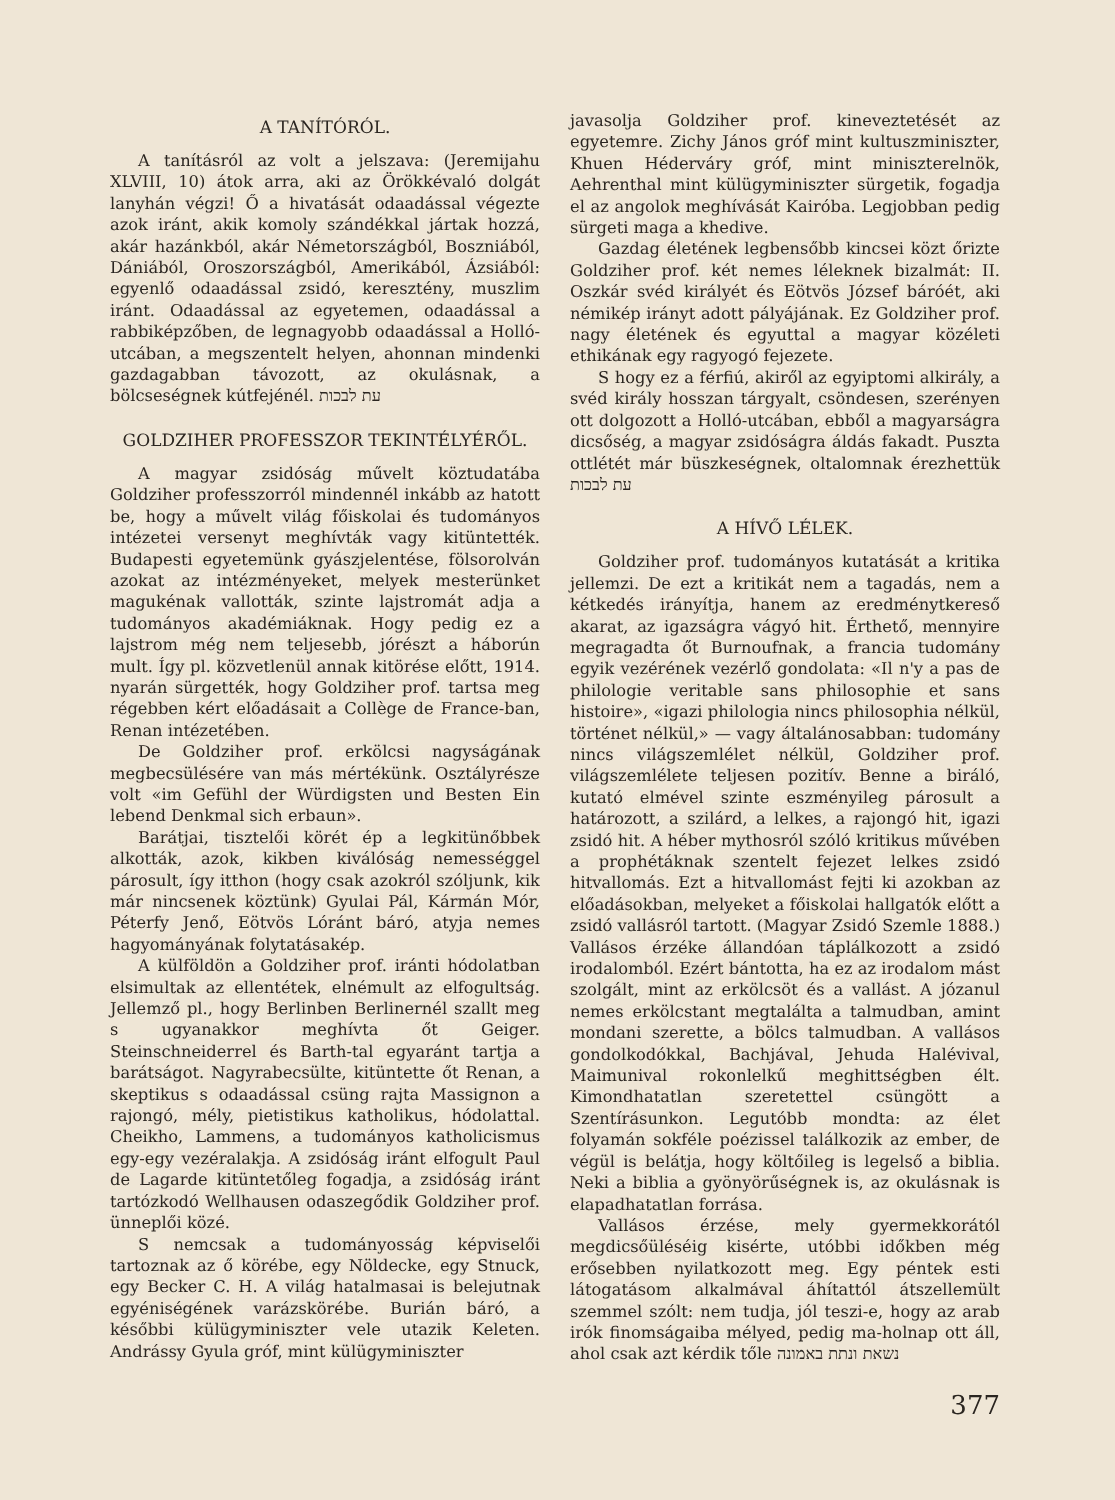A TANÍTÓRÓL.
A tanításról az volt a jelszava: (Jeremijahu XLVIII, 10) átok arra, aki az Örökkévaló dolgát lanyhán végzi! Ő a hivatását odaadással végezte azok iránt, akik komoly szándékkal jártak hozzá, akár hazánkból, akár Németországból, Boszniából, Dániából, Oroszországból, Amerikából, Ázsiából: egyenlő odaadással zsidó, keresztény, muszlim iránt. Odaadással az egyetemen, odaadással a rabbiképzőben, de legnagyobb odaadással a Holló-utcában, a megszentelt helyen, ahonnan mindenki gazdagabban távozott, az okulásnak, a bölcseségnek kútfejénél. עת לבכות
GOLDZIHER PROFESSZOR TEKINTÉLYÉRŐL.
A magyar zsidóság művelt köztudatába Goldziher professzorról mindennél inkább az hatott be, hogy a művelt világ főiskolai és tudományos intézetei versenyt meghívták vagy kitüntették. Budapesti egyetemünk gyászjelentése, fölsorolván azokat az intézményeket, melyek mesterünket magukénak vallották, szinte lajstromát adja a tudományos akadémiáknak. Hogy pedig ez a lajstrom még nem teljesebb, jórészt a háborún mult. Így pl. közvetlenül annak kitörése előtt, 1914. nyarán sürgették, hogy Goldziher prof. tartsa meg régebben kért előadásait a Collège de France-ban, Renan intézetében.
De Goldziher prof. erkölcsi nagyságának megbecsülésére van más mértékünk. Osztályrésze volt «im Gefühl der Würdigsten und Besten Ein lebend Denkmal sich erbaun».
Barátjai, tisztelői körét ép a legkitünőbbek alkották, azok, kikben kiválóság nemességgel párosult, így itthon (hogy csak azokról szóljunk, kik már nincsenek köztünk) Gyulai Pál, Kármán Mór, Péterfy Jenő, Eötvös Lóránt báró, atyja nemes hagyományának folytatásakép.
A külföldön a Goldziher prof. iránti hódolatban elsimultak az ellentétek, elnémult az elfogultság. Jellemző pl., hogy Berlinben Berlinernél szallt meg s ugyanakkor meghívta őt Geiger. Steinschneiderrel és Barth-tal egyaránt tartja a barátságot. Nagyrabecsülte, kitüntette őt Renan, a skeptikus s odaadással csüng rajta Massignon a rajongó, mély, pietistikus katholikus, hódolattal. Cheikho, Lammens, a tudományos katholicismus egy-egy vezéralakja. A zsidóság iránt elfogult Paul de Lagarde kitüntetőleg fogadja, a zsidóság iránt tartózkodó Wellhausen odaszegődik Goldziher prof. ünneplői közé.
S nemcsak a tudományosság képviselői tartoznak az ő körébe, egy Nöldecke, egy Stnuck, egy Becker C. H. A világ hatalmasai is belejutnak egyéniségének varázskörébe. Burián báró, a későbbi külügyminiszter vele utazik Keleten. Andrássy Gyula gróf, mint külügyminiszter
javasolja Goldziher prof. kineveztetését az egyetemre. Zichy János gróf mint kultuszminiszter, Khuen Héderváry gróf, mint miniszterelnök, Aehrenthal mint külügyminiszter sürgetik, fogadja el az angolok meghívását Kairóba. Legjobban pedig sürgeti maga a khedive.
Gazdag életének legbensőbb kincsei közt őrizte Goldziher prof. két nemes léleknek bizalmát: II. Oszkár svéd királyét és Eötvös József báróét, aki némikép irányt adott pályájának. Ez Goldziher prof. nagy életének és egyuttal a magyar közéleti ethikának egy ragyogó fejezete.
S hogy ez a férfiú, akiről az egyiptomi alkirály, a svéd király hosszan tárgyalt, csöndesen, szerényen ott dolgozott a Holló-utcában, ebből a magyarságra dicsőség, a magyar zsidóságra áldás fakadt. Puszta ottlétét már büszkeségnek, oltalomnak érezhettük עת לבכות
A HÍVŐ LÉLEK.
Goldziher prof. tudományos kutatását a kritika jellemzi. De ezt a kritikát nem a tagadás, nem a kétkedés irányítja, hanem az eredménytkereső akarat, az igazságra vágyó hit. Érthető, mennyire megragadta őt Burnoufnak, a francia tudomány egyik vezérének vezérlő gondolata: «Il n'y a pas de philologie veritable sans philosophie et sans histoire», «igazi philologia nincs philosophia nélkül, történet nélkül,» — vagy általánosabban: tudomány nincs világszemlélet nélkül, Goldziher prof. világszemlélete teljesen pozitív. Benne a biráló, kutató elmével szinte eszményileg párosult a határozott, a szilárd, a lelkes, a rajongó hit, igazi zsidó hit. A héber mythosról szóló kritikus művében a prophétáknak szentelt fejezet lelkes zsidó hitvallomás. Ezt a hitvallomást fejti ki azokban az előadásokban, melyeket a főiskolai hallgatók előtt a zsidó vallásról tartott. (Magyar Zsidó Szemle 1888.) Vallásos érzéke állandóan táplálkozott a zsidó irodalomból. Ezért bántotta, ha ez az irodalom mást szolgált, mint az erkölcsöt és a vallást. A józanul nemes erkölcstant megtalálta a talmudban, amint mondani szerette, a bölcs talmudban. A vallásos gondolkodókkal, Bachjával, Jehuda Halévival, Maimunival rokonlelkű meghittségben élt. Kimondhatatlan szeretettel csüngött a Szentírásunkon. Legutóbb mondta: az élet folyamán sokféle poézissel találkozik az ember, de végül is belátja, hogy költőileg is legelső a biblia. Neki a biblia a gyönyörűségnek is, az okulásnak is elapadhatatlan forrása.
Vallásos érzése, mely gyermekkorától megdicsőüléséig kisérte, utóbbi időkben még erősebben nyilatkozott meg. Egy péntek esti látogatásom alkalmával áhítattól átszellemült szemmel szólt: nem tudja, jól teszi-e, hogy az arab irók finomságaiba mélyed, pedig ma-holnap ott áll, ahol csak azt kérdik tőle נשאת ונתת באמונה
377